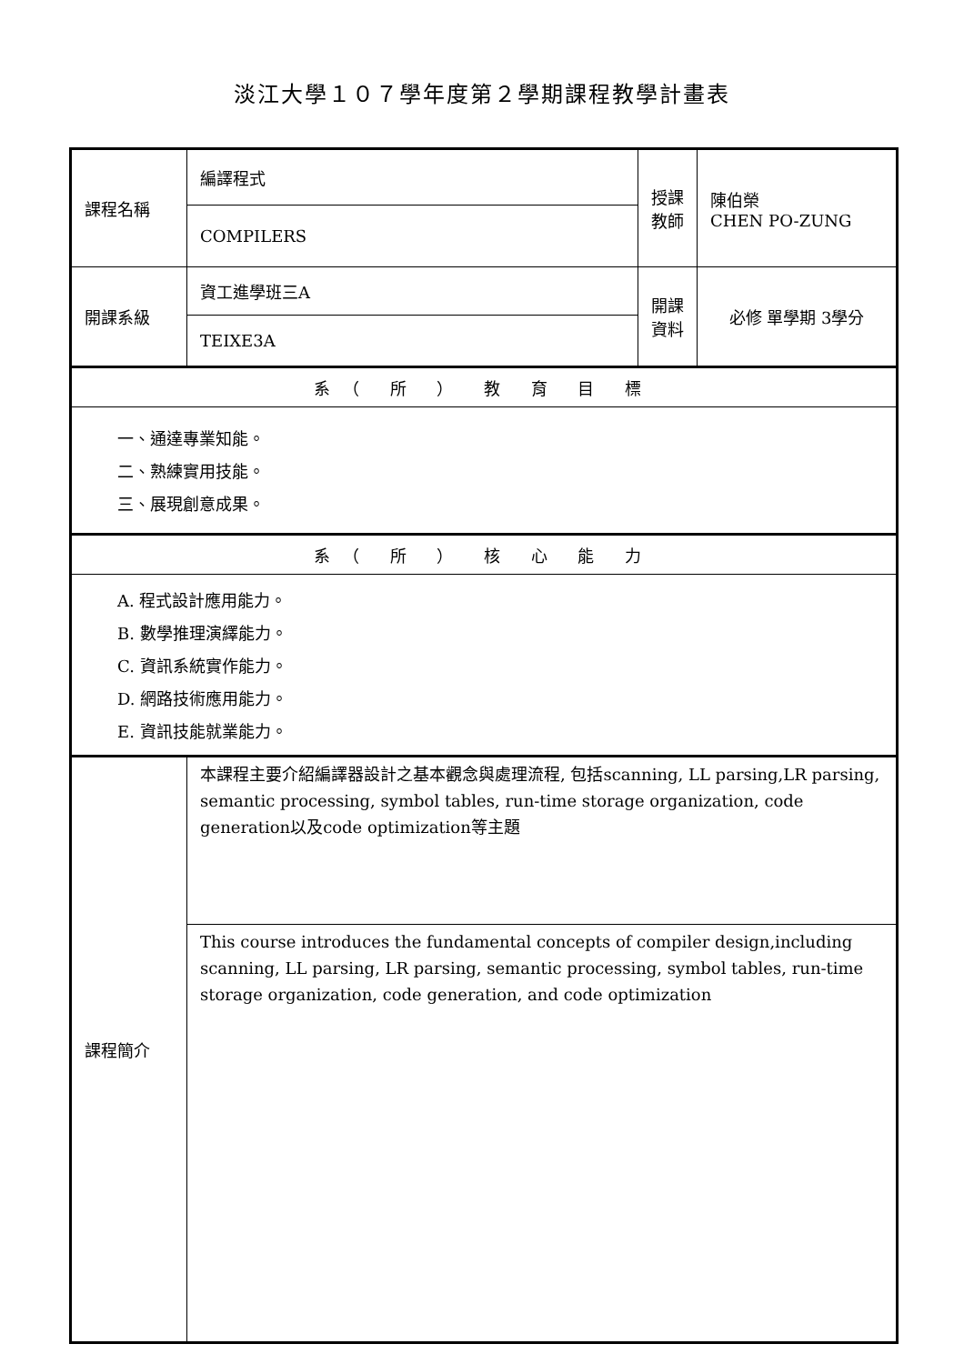淡江大學１０７學年度第２學期課程教學計畫表
| 課程名稱 | 編譯程式 | 授課教師 | 陳伯榮 CHEN PO-ZUNG |
| | COMPILERS | | |
| 開課系級 | 資工進學班三A | 開課資料 | 必修 單學期 3學分 |
| | TEIXE3A | | |
| 系（ 所 ） 教 育 目 標 | | | |
| 一、通達專業知能。 二、熟練實用技能。 三、展現創意成果。 | | | |
| 系（ 所 ） 核 心 能 力 | | | |
| A. 程式設計應用能力。 B. 數學推理演繹能力。 C. 資訊系統實作能力。 D. 網路技術應用能力。 E. 資訊技能就業能力。 | | | |
| 課程簡介 | 本課程主要介紹編譯器設計之基本觀念與處理流程, 包括scanning, LL parsing,LR parsing, semantic processing, symbol tables, run-time storage organization, code generation以及code optimization等主題 | | |
| | This course introduces the fundamental concepts of compiler design,including scanning, LL parsing, LR parsing, semantic processing, symbol tables, run-time storage organization, code generation, and code optimization | | |